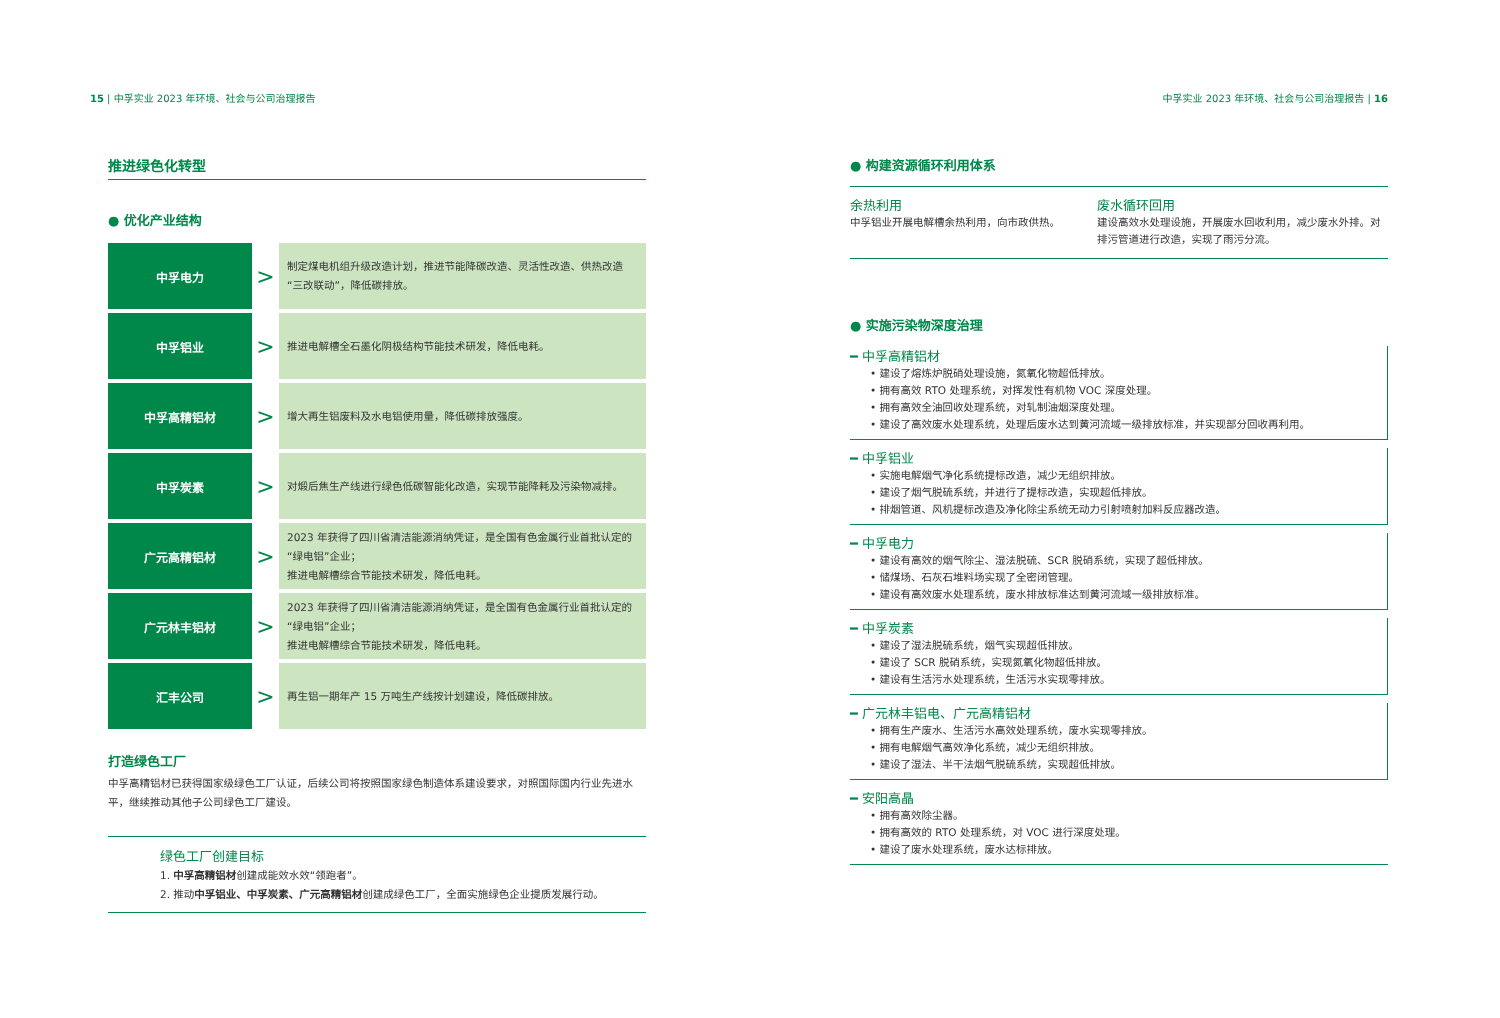15 | 中孚实业 2023 年环境、社会与公司治理报告
推进绿色化转型
● 优化产业结构
中孚电力
>
制定煤电机组升级改造计划，推进节能降碳改造、灵活性改造、供热改造“三改联动”，降低碳排放。
中孚铝业
>
推进电解槽全石墨化阴极结构节能技术研发，降低电耗。
中孚高精铝材
>
增大再生铝废料及水电铝使用量，降低碳排放强度。
中孚炭素
>
对煅后焦生产线进行绿色低碳智能化改造，实现节能降耗及污染物减排。
广元高精铝材
>
2023 年获得了四川省清洁能源消纳凭证，是全国有色金属行业首批认定的“绿电铝”企业；
推进电解槽综合节能技术研发，降低电耗。
广元林丰铝材
>
2023 年获得了四川省清洁能源消纳凭证，是全国有色金属行业首批认定的“绿电铝”企业；
推进电解槽综合节能技术研发，降低电耗。
汇丰公司
>
再生铝一期年产 15 万吨生产线按计划建设，降低碳排放。
打造绿色工厂
中孚高精铝材已获得国家级绿色工厂认证，后续公司将按照国家绿色制造体系建设要求，对照国际国内行业先进水平，继续推动其他子公司绿色工厂建设。
绿色工厂创建目标
1. 中孚高精铝材创建成能效水效“领跑者”。
2. 推动中孚铝业、中孚炭素、广元高精铝材创建成绿色工厂，全面实施绿色企业提质发展行动。
中孚实业 2023 年环境、社会与公司治理报告 | 16
● 构建资源循环利用体系
余热利用
中孚铝业开展电解槽余热利用，向市政供热。
废水循环回用
建设高效水处理设施，开展废水回收利用，减少废水外排。对排污管道进行改造，实现了雨污分流。
● 实施污染物深度治理
━ 中孚高精铝材
• 建设了熔炼炉脱硝处理设施，氮氧化物超低排放。
• 拥有高效 RTO 处理系统，对挥发性有机物 VOC 深度处理。
• 拥有高效全油回收处理系统，对轧制油烟深度处理。
• 建设了高效废水处理系统，处理后废水达到黄河流域一级排放标准，并实现部分回收再利用。
━ 中孚铝业
• 实施电解烟气净化系统提标改造，减少无组织排放。
• 建设了烟气脱硫系统，并进行了提标改造，实现超低排放。
• 排烟管道、风机提标改造及净化除尘系统无动力引射喷射加料反应器改造。
━ 中孚电力
• 建设有高效的烟气除尘、湿法脱硫、SCR 脱硝系统，实现了超低排放。
• 储煤场、石灰石堆料场实现了全密闭管理。
• 建设有高效废水处理系统，废水排放标准达到黄河流域一级排放标准。
━ 中孚炭素
• 建设了湿法脱硫系统，烟气实现超低排放。
• 建设了 SCR 脱硝系统，实现氮氧化物超低排放。
• 建设有生活污水处理系统，生活污水实现零排放。
━ 广元林丰铝电、广元高精铝材
• 拥有生产废水、生活污水高效处理系统，废水实现零排放。
• 拥有电解烟气高效净化系统，减少无组织排放。
• 建设了湿法、半干法烟气脱硫系统，实现超低排放。
━ 安阳高晶
• 拥有高效除尘器。
• 拥有高效的 RTO 处理系统，对 VOC 进行深度处理。
• 建设了废水处理系统，废水达标排放。